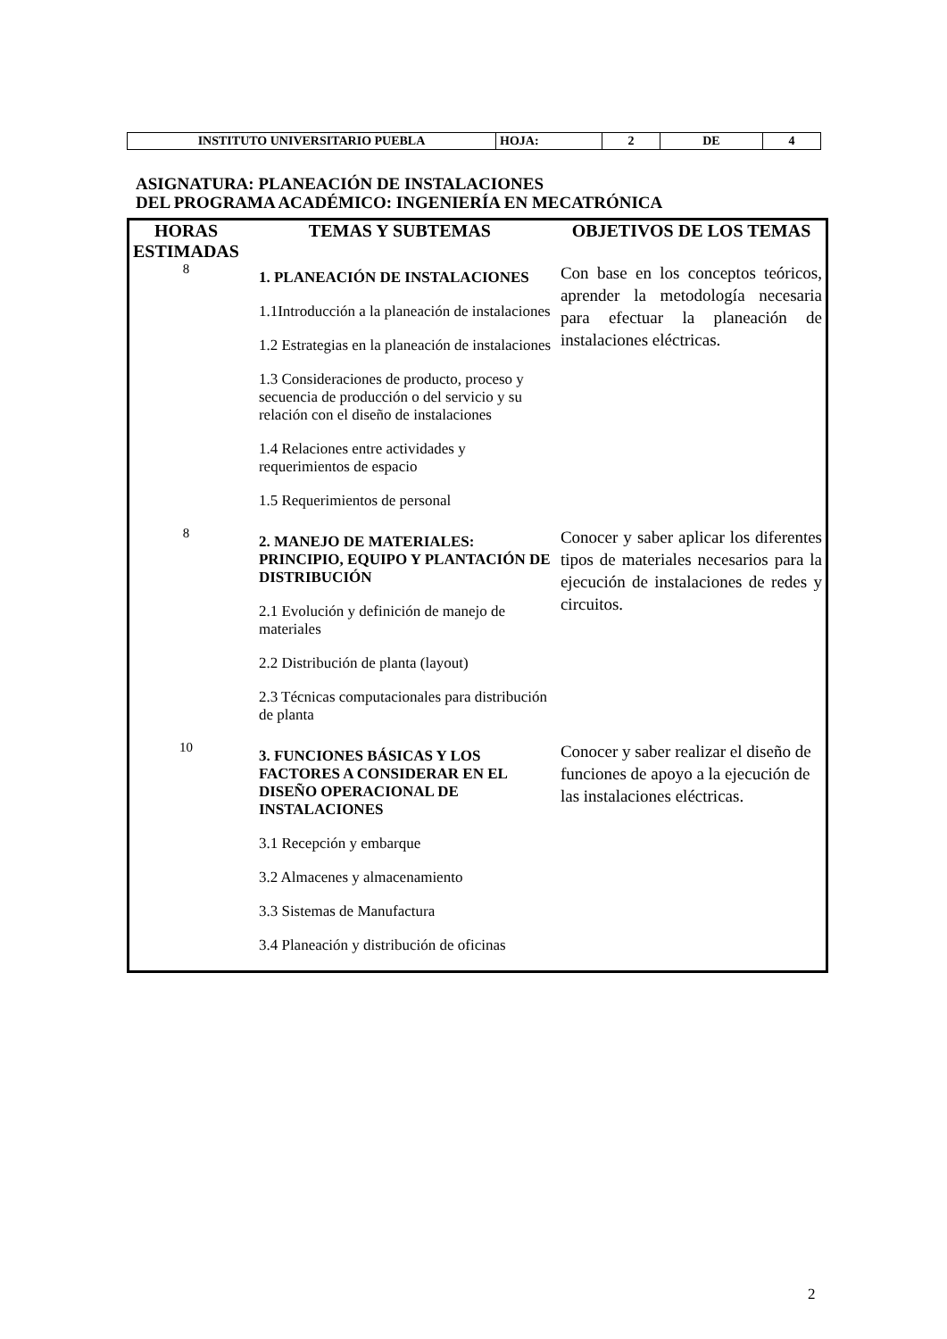| INSTITUTO UNIVERSITARIO PUEBLA | HOJA: | 2 | DE | 4 |
ASIGNATURA: PLANEACIÓN DE INSTALACIONES
DEL PROGRAMA ACADÉMICO: INGENIERÍA EN MECATRÓNICA
| HORAS ESTIMADAS | TEMAS Y SUBTEMAS | OBJETIVOS DE LOS TEMAS |
| --- | --- | --- |
| 8 | 1. PLANEACIÓN DE INSTALACIONES 1.1Introducción a la planeación de instalaciones 1.2 Estrategias en la planeación de instalaciones 1.3 Consideraciones de producto, proceso y secuencia de producción o del servicio y su relación con el diseño de instalaciones 1.4 Relaciones entre actividades y requerimientos de espacio 1.5 Requerimientos de personal | Con base en los conceptos teóricos, aprender la metodología necesaria para efectuar la planeación de instalaciones eléctricas. |
| 8 | 2. MANEJO DE MATERIALES: PRINCIPIO, EQUIPO Y PLANTACIÓN DE DISTRIBUCIÓN 2.1 Evolución y definición de manejo de materiales 2.2 Distribución de planta (layout) 2.3 Técnicas computacionales para distribución de planta | Conocer y saber aplicar los diferentes tipos de materiales necesarios para la ejecución de instalaciones de redes y circuitos. |
| 10 | 3. FUNCIONES BÁSICAS Y LOS FACTORES A CONSIDERAR EN EL DISEÑO OPERACIONAL DE INSTALACIONES 3.1 Recepción y embarque 3.2 Almacenes y almacenamiento 3.3 Sistemas de Manufactura 3.4 Planeación y distribución de oficinas | Conocer y saber realizar el diseño de funciones de apoyo a la ejecución de las instalaciones eléctricas. |
2